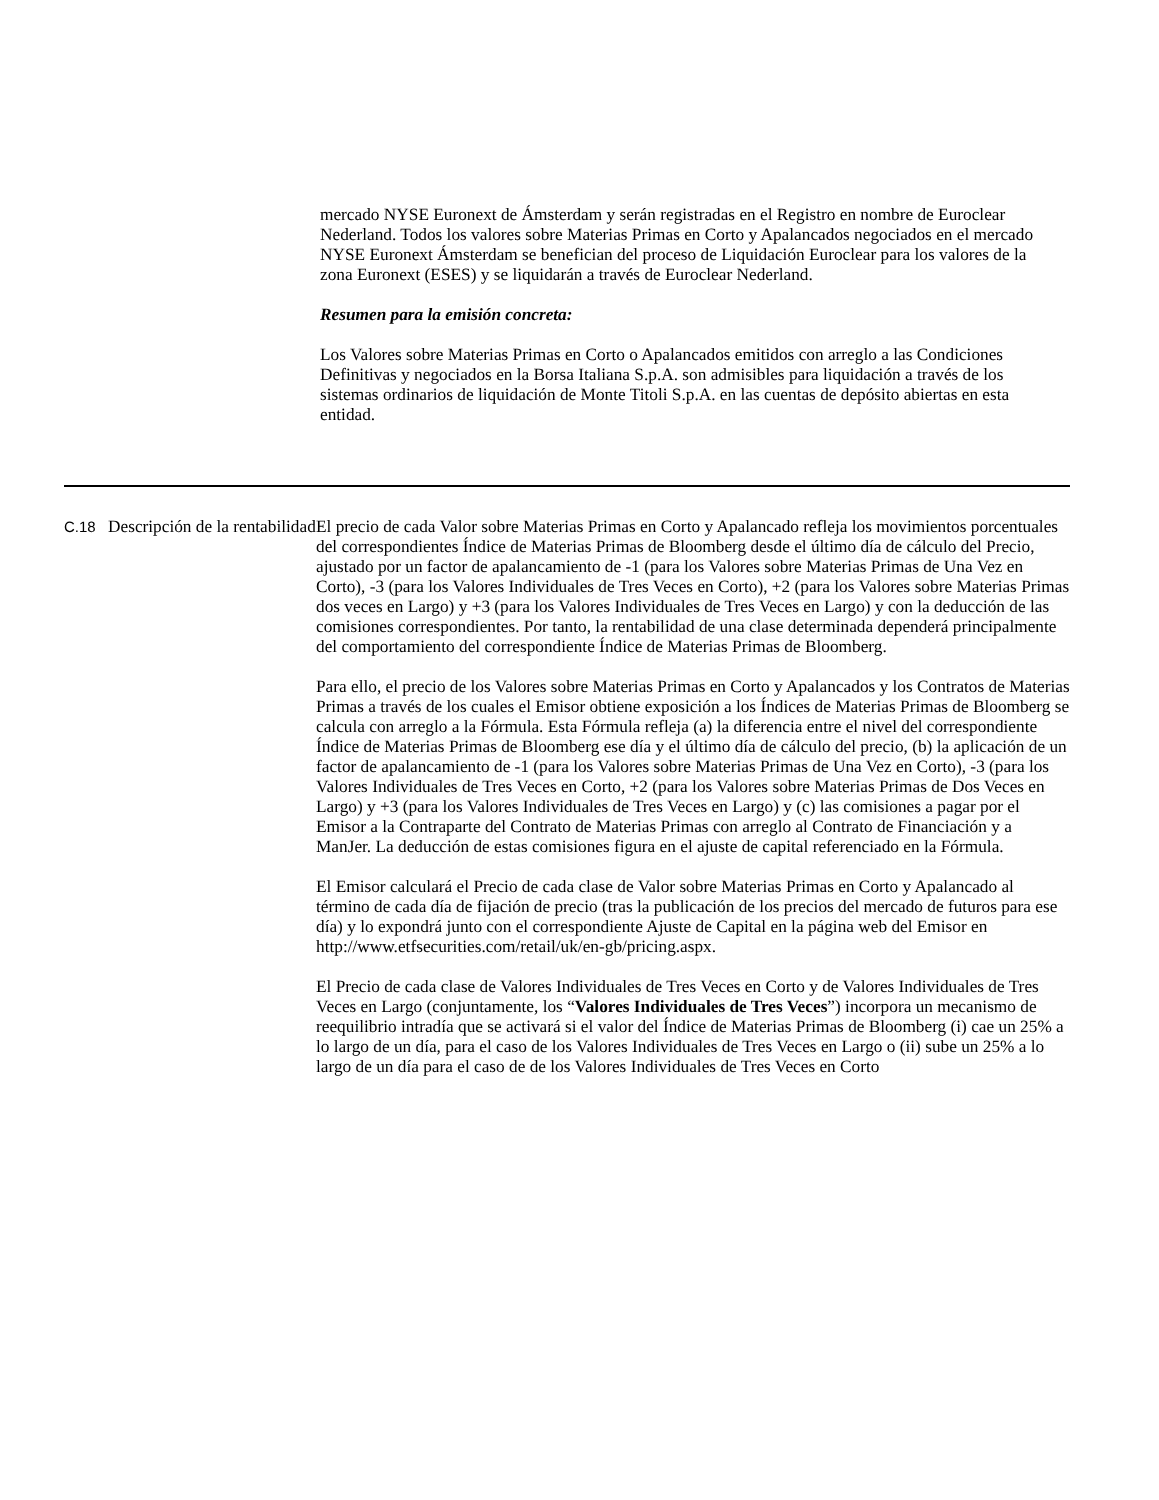mercado NYSE Euronext de Ámsterdam y serán registradas en el Registro en nombre de Euroclear Nederland. Todos los valores sobre Materias Primas en Corto y Apalancados negociados en el mercado NYSE Euronext Ámsterdam se benefician del proceso de Liquidación Euroclear para los valores de la zona Euronext (ESES) y se liquidarán a través de Euroclear Nederland.
Resumen para la emisión concreta:
Los Valores sobre Materias Primas en Corto o Apalancados emitidos con arreglo a las Condiciones Definitivas y negociados en la Borsa Italiana S.p.A. son admisibles para liquidación a través de los sistemas ordinarios de liquidación de Monte Titoli S.p.A. en las cuentas de depósito abiertas en esta entidad.
| C.18 | Descripción de la rentabilidad | El precio de cada Valor sobre Materias Primas en Corto y Apalancado refleja los movimientos porcentuales del correspondientes Índice de Materias Primas de Bloomberg desde el último día de cálculo del Precio, ajustado por un factor de apalancamiento de -1 (para los Valores sobre Materias Primas de Una Vez en Corto), -3 (para los Valores Individuales de Tres Veces en Corto), +2 (para los Valores sobre Materias Primas dos veces en Largo) y +3 (para los Valores Individuales de Tres Veces en Largo) y con la deducción de las comisiones correspondientes. Por tanto, la rentabilidad de una clase determinada dependerá principalmente del comportamiento del correspondiente Índice de Materias Primas de Bloomberg. Para ello, el precio de los Valores sobre Materias Primas en Corto y Apalancados y los Contratos de Materias Primas a través de los cuales el Emisor obtiene exposición a los Índices de Materias Primas de Bloomberg se calcula con arreglo a la Fórmula. Esta Fórmula refleja (a) la diferencia entre el nivel del correspondiente Índice de Materias Primas de Bloomberg ese día y el último día de cálculo del precio, (b) la aplicación de un factor de apalancamiento de -1 (para los Valores sobre Materias Primas de Una Vez en Corto), -3 (para los Valores Individuales de Tres Veces en Corto, +2 (para los Valores sobre Materias Primas de Dos Veces en Largo) y +3 (para los Valores Individuales de Tres Veces en Largo) y (c) las comisiones a pagar por el Emisor a la Contraparte del Contrato de Materias Primas con arreglo al Contrato de Financiación y a ManJer. La deducción de estas comisiones figura en el ajuste de capital referenciado en la Fórmula. El Emisor calculará el Precio de cada clase de Valor sobre Materias Primas en Corto y Apalancado al término de cada día de fijación de precio (tras la publicación de los precios del mercado de futuros para ese día) y lo expondrá junto con el correspondiente Ajuste de Capital en la página web del Emisor en http://www.etfsecurities.com/retail/uk/en-gb/pricing.aspx. El Precio de cada clase de Valores Individuales de Tres Veces en Corto y de Valores Individuales de Tres Veces en Largo (conjuntamente, los “ Valores Individuales de Tres Veces ”) incorpora un mecanismo de reequilibrio intradía que se activará si el valor del Índice de Materias Primas de Bloomberg (i) cae un 25% a lo largo de un día, para el caso de los Valores Individuales de Tres Veces en Largo o (ii) sube un 25% a lo largo de un día para el caso de de los Valores Individuales de Tres Veces en Corto |